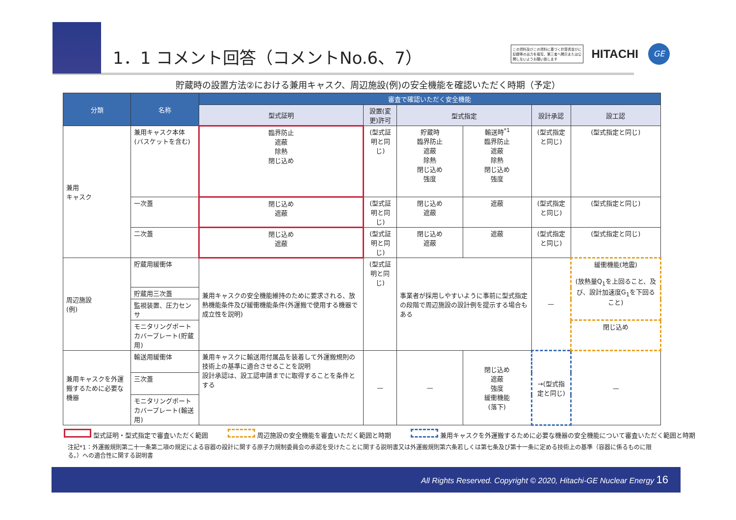1．1 コメント回答（コメントNo.6、7）
この資料及びこの資料に基づく計算書並びに記録等の出力を複写、第三者へ開示または公開しないようお願い致します
HITACHI
GE
貯蔵時の設置方法②における兼用キャスク、周辺施設(例)の安全機能を確認いただく時期（予定）
| 分類 | 名称 | 審査で確認いただく安全機能 | | | | | |
| --- | --- | --- | --- | --- | --- | --- | --- |
| | | 型式証明 | 設置(変更)許可 | 型式指定 | | 設計承認 | 設工認 |
| 兼用 キャスク | 兼用キャスク本体 (バスケットを含む) | 臨界防止 遮蔽 除熱 閉じ込め | (型式証明と同じ) | 貯蔵時 臨界防止 遮蔽 除熱 閉じ込め 強度 | 輸送時<sup>*1</sup> 臨界防止 遮蔽 除熱 閉じ込め 強度 | (型式指定と同じ) | (型式指定と同じ) |
| | 一次蓋 | 閉じ込め 遮蔽 | (型式証明と同じ) | 閉じ込め 遮蔽 | 遮蔽 | (型式指定と同じ) | (型式指定と同じ) |
| | 二次蓋 | 閉じ込め 遮蔽 | (型式証明と同じ) | 閉じ込め 遮蔽 | 遮蔽 | (型式指定と同じ) | (型式指定と同じ) |
| 周辺施設 (例) | 貯蔵用緩衝体 | 兼用キャスクの安全機能維持のために要求される、放熱機能条件及び緩衝機能条件(外運搬で使用する機器で成立性を説明) | (型式証明と同じ) | 事業者が採用しやすいように事前に型式指定の段階で周辺施設の設計例を提示する場合もある | | — | 緩衝機能(地震) (放熱量Q<sub>1</sub>を上回ること、及び、設計加速度G<sub>1</sub>を下回ること) |
| | 貯蔵用三次蓋 | | | | | | |
| | 監視装置、圧力センサ | | | | | | |
| | モニタリングポートカバープレート(貯蔵用) | | | | | | 閉じ込め |
| 兼用キャスクを外運搬するために必要な機器 | 輸送用緩衝体 | 兼用キャスクに輸送用付属品を装着して外運搬規則の技術上の基準に適合させることを説明 設計承認は、設工認申請までに取得することを条件とする | — | — | 閉じ込め 遮蔽 強度 緩衝機能 (落下) | →(型式指定と同じ) | — |
| | 三次蓋 | | | | | | |
| | モニタリングポートカバープレート(輸送用) | | | | | | |
型式証明・型式指定で審査いただく範囲 周辺施設の安全機能を審査いただく範囲と時期 兼用キャスクを外運搬するために必要な機器の安全機能について審査いただく範囲と時期
注記*1：外運搬規則第二十一条第二項の規定による容器の設計に関する原子力規制委員会の承認を受けたことに関する説明書又は外運搬規則第六条若しくは第七条及び第十一条に定める技術上の基準（容器に係るものに限る。）への適合性に関する説明書
All Rights Reserved. Copyright © 2020, Hitachi-GE Nuclear Energy 16